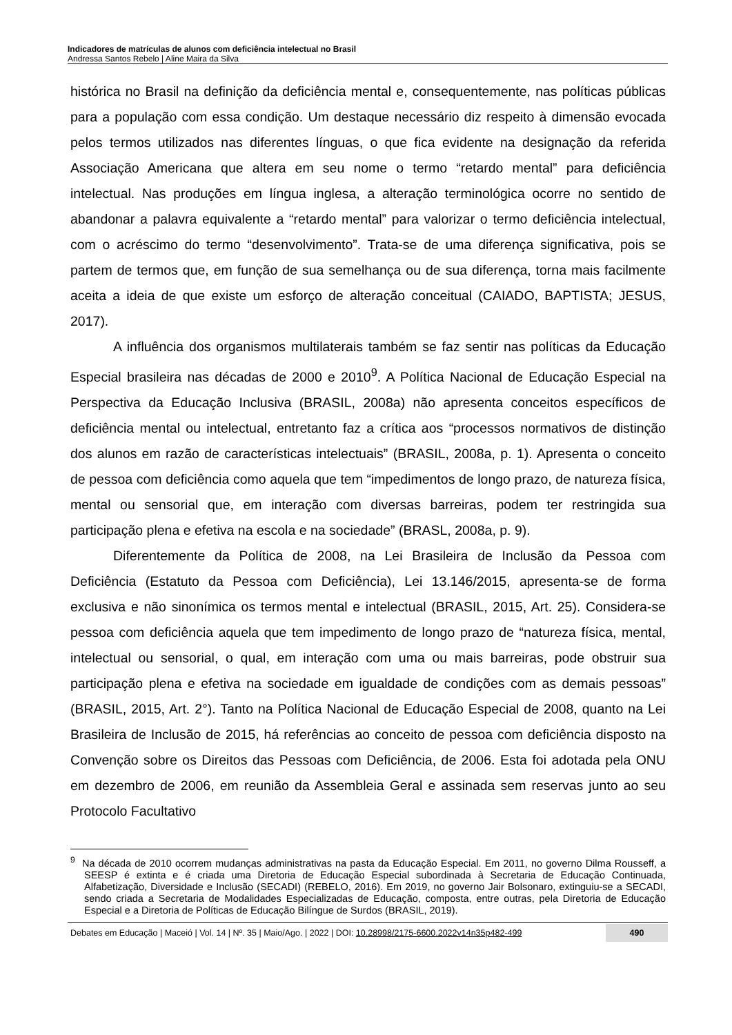Indicadores de matrículas de alunos com deficiência intelectual no Brasil
Andressa Santos Rebelo | Aline Maira da Silva
histórica no Brasil na definição da deficiência mental e, consequentemente, nas políticas públicas para a população com essa condição. Um destaque necessário diz respeito à dimensão evocada pelos termos utilizados nas diferentes línguas, o que fica evidente na designação da referida Associação Americana que altera em seu nome o termo “retardo mental” para deficiência intelectual. Nas produções em língua inglesa, a alteração terminológica ocorre no sentido de abandonar a palavra equivalente a “retardo mental” para valorizar o termo deficiência intelectual, com o acréscimo do termo “desenvolvimento”. Trata-se de uma diferença significativa, pois se partem de termos que, em função de sua semelhança ou de sua diferença, torna mais facilmente aceita a ideia de que existe um esforço de alteração conceitual (CAIADO, BAPTISTA; JESUS, 2017).
A influência dos organismos multilaterais também se faz sentir nas políticas da Educação Especial brasileira nas décadas de 2000 e 2010<sup>9</sup>. A Política Nacional de Educação Especial na Perspectiva da Educação Inclusiva (BRASIL, 2008a) não apresenta conceitos específicos de deficiência mental ou intelectual, entretanto faz a crítica aos “processos normativos de distinção dos alunos em razão de características intelectuais” (BRASIL, 2008a, p. 1). Apresenta o conceito de pessoa com deficiência como aquela que tem “impedimentos de longo prazo, de natureza física, mental ou sensorial que, em interação com diversas barreiras, podem ter restringida sua participação plena e efetiva na escola e na sociedade” (BRASL, 2008a, p. 9).
Diferentemente da Política de 2008, na Lei Brasileira de Inclusão da Pessoa com Deficiência (Estatuto da Pessoa com Deficiência), Lei 13.146/2015, apresenta-se de forma exclusiva e não sinonímica os termos mental e intelectual (BRASIL, 2015, Art. 25). Considera-se pessoa com deficiência aquela que tem impedimento de longo prazo de “natureza física, mental, intelectual ou sensorial, o qual, em interação com uma ou mais barreiras, pode obstruir sua participação plena e efetiva na sociedade em igualdade de condições com as demais pessoas” (BRASIL, 2015, Art. 2°). Tanto na Política Nacional de Educação Especial de 2008, quanto na Lei Brasileira de Inclusão de 2015, há referências ao conceito de pessoa com deficiência disposto na Convenção sobre os Direitos das Pessoas com Deficiência, de 2006. Esta foi adotada pela ONU em dezembro de 2006, em reunião da Assembleia Geral e assinada sem reservas junto ao seu Protocolo Facultativo
<sup>9</sup> Na década de 2010 ocorrem mudanças administrativas na pasta da Educação Especial. Em 2011, no governo Dilma Rousseff, a SEESP é extinta e é criada uma Diretoria de Educação Especial subordinada à Secretaria de Educação Continuada, Alfabetização, Diversidade e Inclusão (SECADI) (REBELO, 2016). Em 2019, no governo Jair Bolsonaro, extinguiu-se a SECADI, sendo criada a Secretaria de Modalidades Especializadas de Educação, composta, entre outras, pela Diretoria de Educação Especial e a Diretoria de Políticas de Educação Bilíngue de Surdos (BRASIL, 2019).
Debates em Educação | Maceió | Vol. 14 | Nº. 35 | Maio/Ago. | 2022 | DOI: 10.28998/2175-6600.2022v14n35p482-499 490